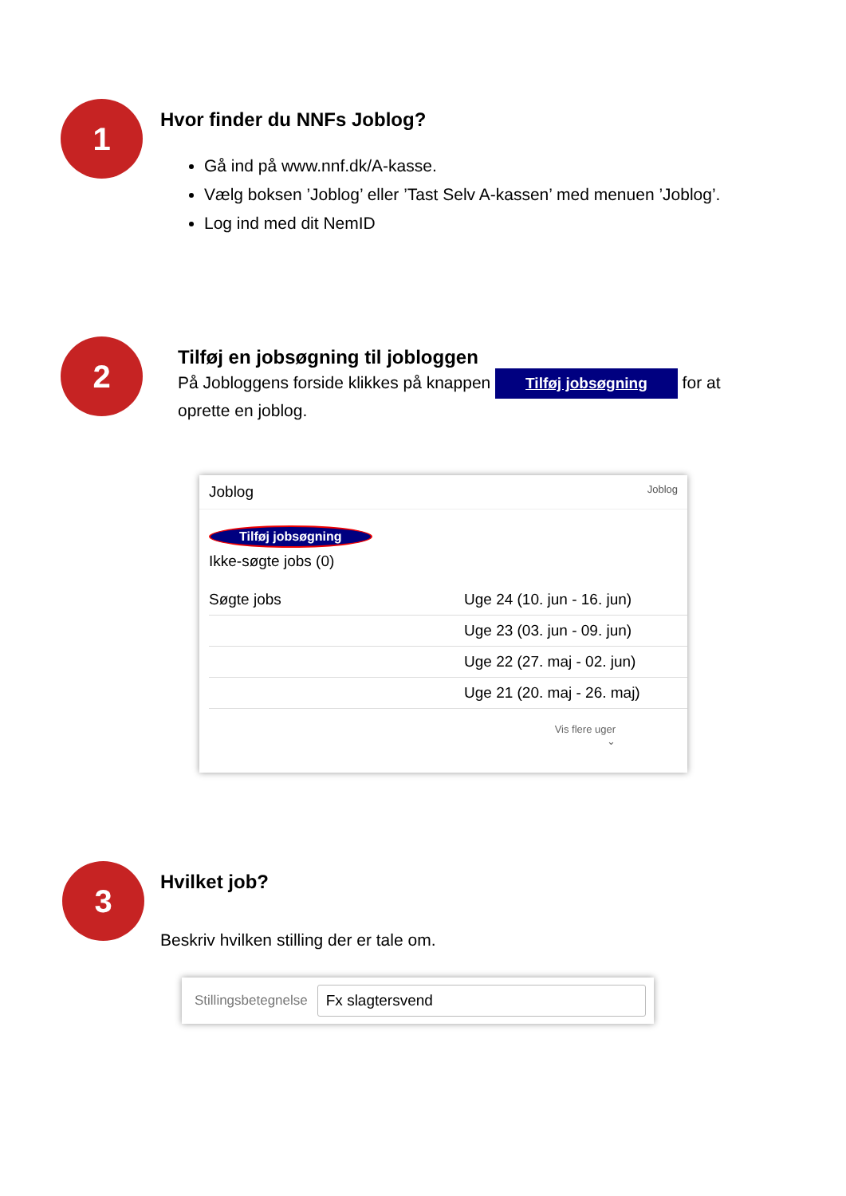1
Hvor finder du NNFs Joblog?
Gå ind på www.nnf.dk/A-kasse.
Vælg boksen ’Joblog’ eller ’Tast Selv A-kassen’ med menuen ’Joblog’.
Log ind med dit NemID
2
Tilføj en jobsøgning til jobloggen
På Jobloggens forside klikkes på knappen Tilføj jobsøgning for at oprette en joblog.
Joblog Joblog
Tilføj jobsøgning
Ikke-søgte jobs (0)
Søgte jobs Uge 24 (10. jun - 16. jun)
Uge 23 (03. jun - 09. jun)
Uge 22 (27. maj - 02. jun)
Uge 21 (20. maj - 26. maj)
Vis flere uger
⌄
3
Hvilket job?
Beskriv hvilken stilling der er tale om.
Stillingsbetegnelse Fx slagtersvend